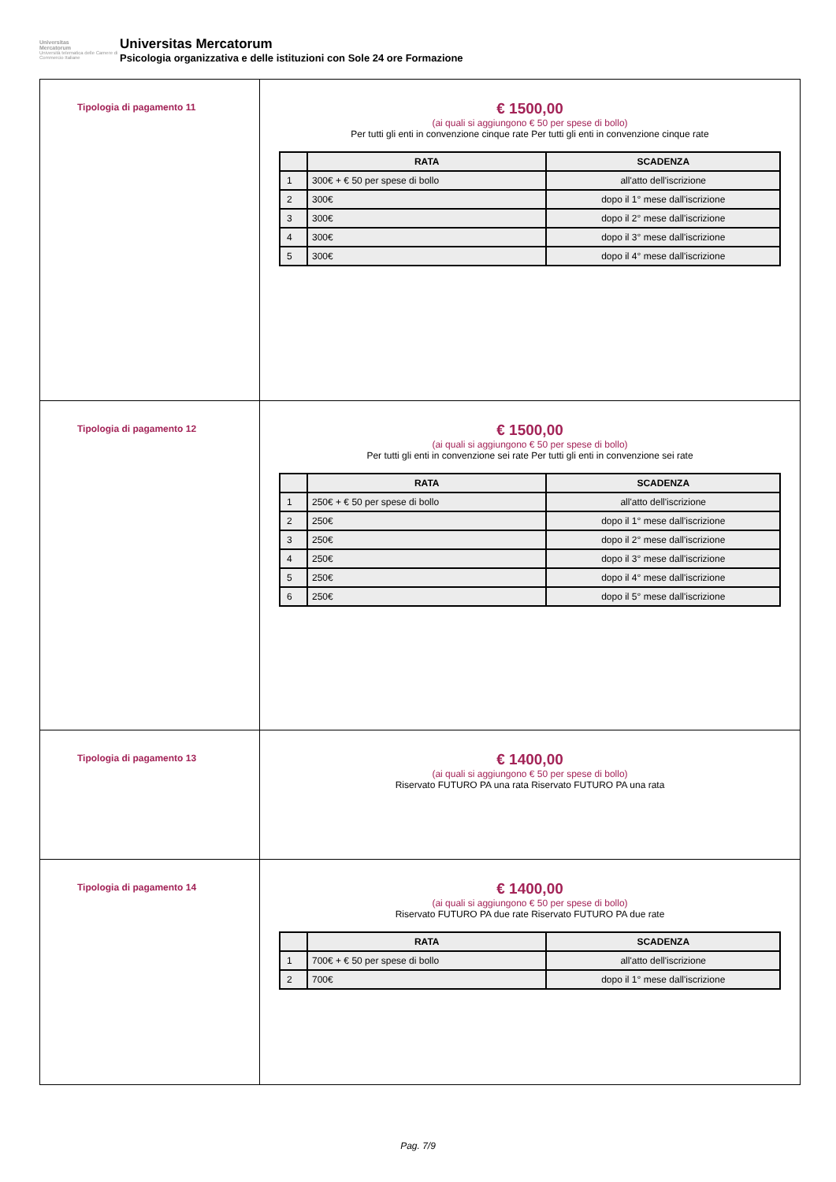Universitas
Mercatorum
Università telematica delle Camere di Commercio Italiane
Universitas Mercatorum
Psicologia organizzativa e delle istituzioni con Sole 24 ore Formazione
| Tipologia di pagamento 11 | € 1500,00 (ai quali si aggiungono € 50 per spese di bollo) Per tutti gli enti in convenzione cinque rate Per tutti gli enti in convenzione cinque rate / / RATA / SCADENZA / / --- / --- / --- / / 1 / 300€ + € 50 per spese di bollo / all'atto dell'iscrizione / / 2 / 300€ / dopo il 1° mese dall'iscrizione / / 3 / 300€ / dopo il 2° mese dall'iscrizione / / 4 / 300€ / dopo il 3° mese dall'iscrizione / / 5 / 300€ / dopo il 4° mese dall'iscrizione / |
| Tipologia di pagamento 12 | € 1500,00 (ai quali si aggiungono € 50 per spese di bollo) Per tutti gli enti in convenzione sei rate Per tutti gli enti in convenzione sei rate / / RATA / SCADENZA / / --- / --- / --- / / 1 / 250€ + € 50 per spese di bollo / all'atto dell'iscrizione / / 2 / 250€ / dopo il 1° mese dall'iscrizione / / 3 / 250€ / dopo il 2° mese dall'iscrizione / / 4 / 250€ / dopo il 3° mese dall'iscrizione / / 5 / 250€ / dopo il 4° mese dall'iscrizione / / 6 / 250€ / dopo il 5° mese dall'iscrizione / |
| Tipologia di pagamento 13 | € 1400,00 (ai quali si aggiungono € 50 per spese di bollo) Riservato FUTURO PA una rata Riservato FUTURO PA una rata |
| Tipologia di pagamento 14 | € 1400,00 (ai quali si aggiungono € 50 per spese di bollo) Riservato FUTURO PA due rate Riservato FUTURO PA due rate / / RATA / SCADENZA / / --- / --- / --- / / 1 / 700€ + € 50 per spese di bollo / all'atto dell'iscrizione / / 2 / 700€ / dopo il 1° mese dall'iscrizione / |
Pag. 7/9